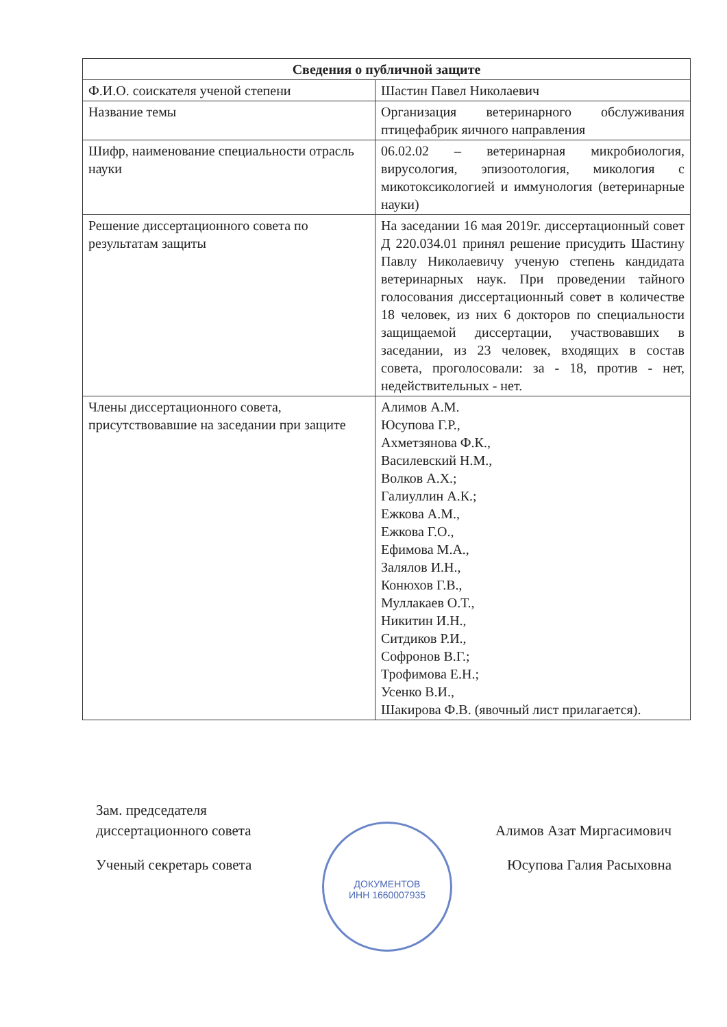| Сведения о публичной защите | |
| --- | --- |
| Ф.И.О. соискателя ученой степени | Шастин Павел Николаевич |
| Название темы | Организация ветеринарного обслуживания птицефабрик яичного направления |
| Шифр, наименование специальности отрасль науки | 06.02.02 – ветеринарная микробиология, вирусология, эпизоотология, микология с микотоксикологией и иммунология (ветеринарные науки) |
| Решение диссертационного совета по результатам защиты | На заседании 16 мая 2019г. диссертационный совет Д 220.034.01 принял решение присудить Шастину Павлу Николаевичу ученую степень кандидата ветеринарных наук. При проведении тайного голосования диссертационный совет в количестве 18 человек, из них 6 докторов по специальности защищаемой диссертации, участвовавших в заседании, из 23 человек, входящих в состав совета, проголосовали: за - 18, против - нет, недействительных - нет. |
| Члены диссертационного совета, присутствовавшие на заседании при защите | Алимов А.М. Юсупова Г.Р., Ахметзянова Ф.К., Василевский Н.М., Волков А.Х.; Галиуллин А.К.; Ежкова А.М., Ежкова Г.О., Ефимова М.А., Залялов И.Н., Конюхов Г.В., Муллакаев О.Т., Никитин И.Н., Ситдиков Р.И., Софронов В.Г.; Трофимова Е.Н.; Усенко В.И., Шакирова Ф.В. (явочный лист прилагается). |
ДОКУМЕНТОВ
ИНН 1660007935
Зам. председателя
диссертационного совета
Алимов Азат Миргасимович
Ученый секретарь совета Юсупова Галия Расыховна